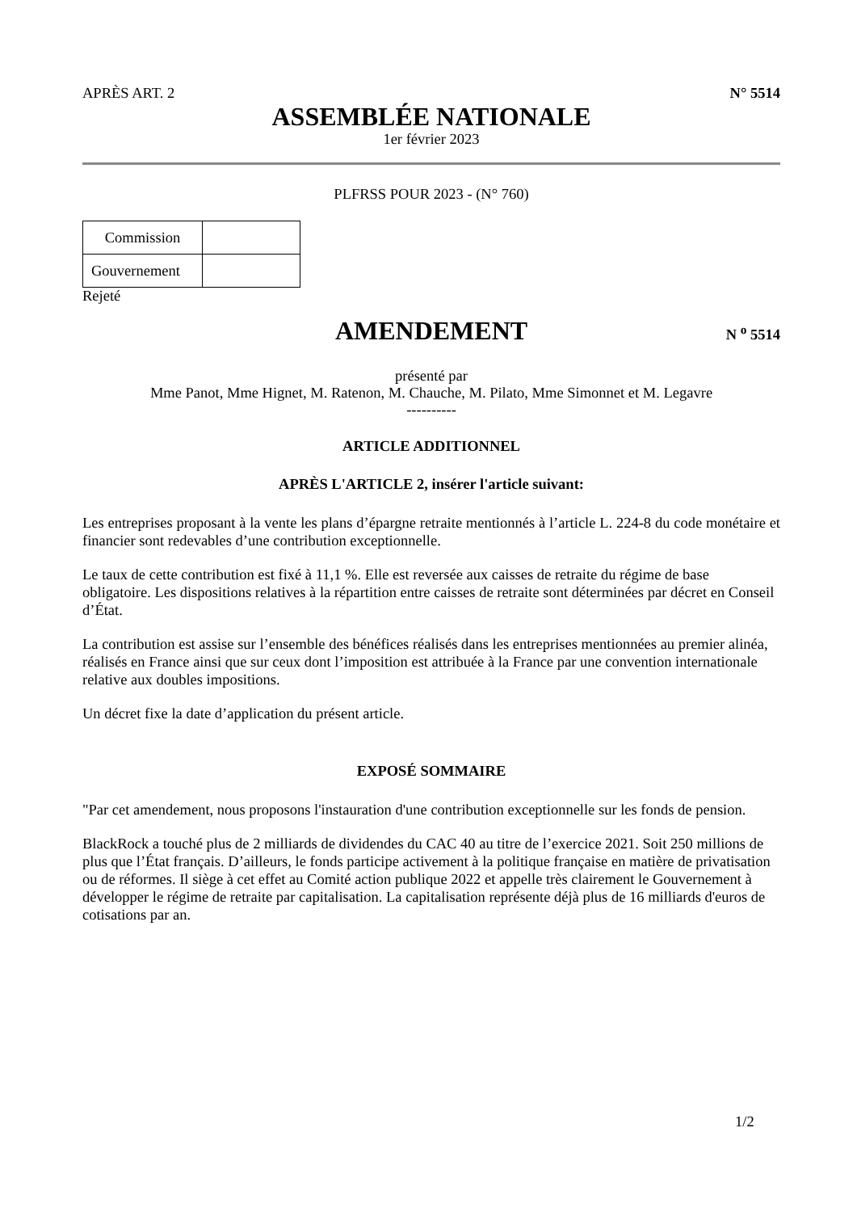APRÈS ART. 2 N° 5514
ASSEMBLÉE NATIONALE
1er février 2023
PLFRSS POUR 2023 - (N° 760)
| Commission | |
| Gouvernement | |
Rejeté
AMENDEMENT
N <sup>o</sup> 5514
présenté par
Mme Panot, Mme Hignet, M. Ratenon, M. Chauche, M. Pilato, Mme Simonnet et M. Legavre
----------
ARTICLE ADDITIONNEL
APRÈS L'ARTICLE 2, insérer l'article suivant:
Les entreprises proposant à la vente les plans d’épargne retraite mentionnés à l’article L. 224-8 du code monétaire et financier sont redevables d’une contribution exceptionnelle.
Le taux de cette contribution est fixé à 11,1 %. Elle est reversée aux caisses de retraite du régime de base obligatoire. Les dispositions relatives à la répartition entre caisses de retraite sont déterminées par décret en Conseil d’État.
La contribution est assise sur l’ensemble des bénéfices réalisés dans les entreprises mentionnées au premier alinéa, réalisés en France ainsi que sur ceux dont l’imposition est attribuée à la France par une convention internationale relative aux doubles impositions.
Un décret fixe la date d’application du présent article.
EXPOSÉ SOMMAIRE
"Par cet amendement, nous proposons l'instauration d'une contribution exceptionnelle sur les fonds de pension.
BlackRock a touché plus de 2 milliards de dividendes du CAC 40 au titre de l’exercice 2021. Soit 250 millions de plus que l’État français. D’ailleurs, le fonds participe activement à la politique française en matière de privatisation ou de réformes. Il siège à cet effet au Comité action publique 2022 et appelle très clairement le Gouvernement à développer le régime de retraite par capitalisation. La capitalisation représente déjà plus de 16 milliards d'euros de cotisations par an.
1/2